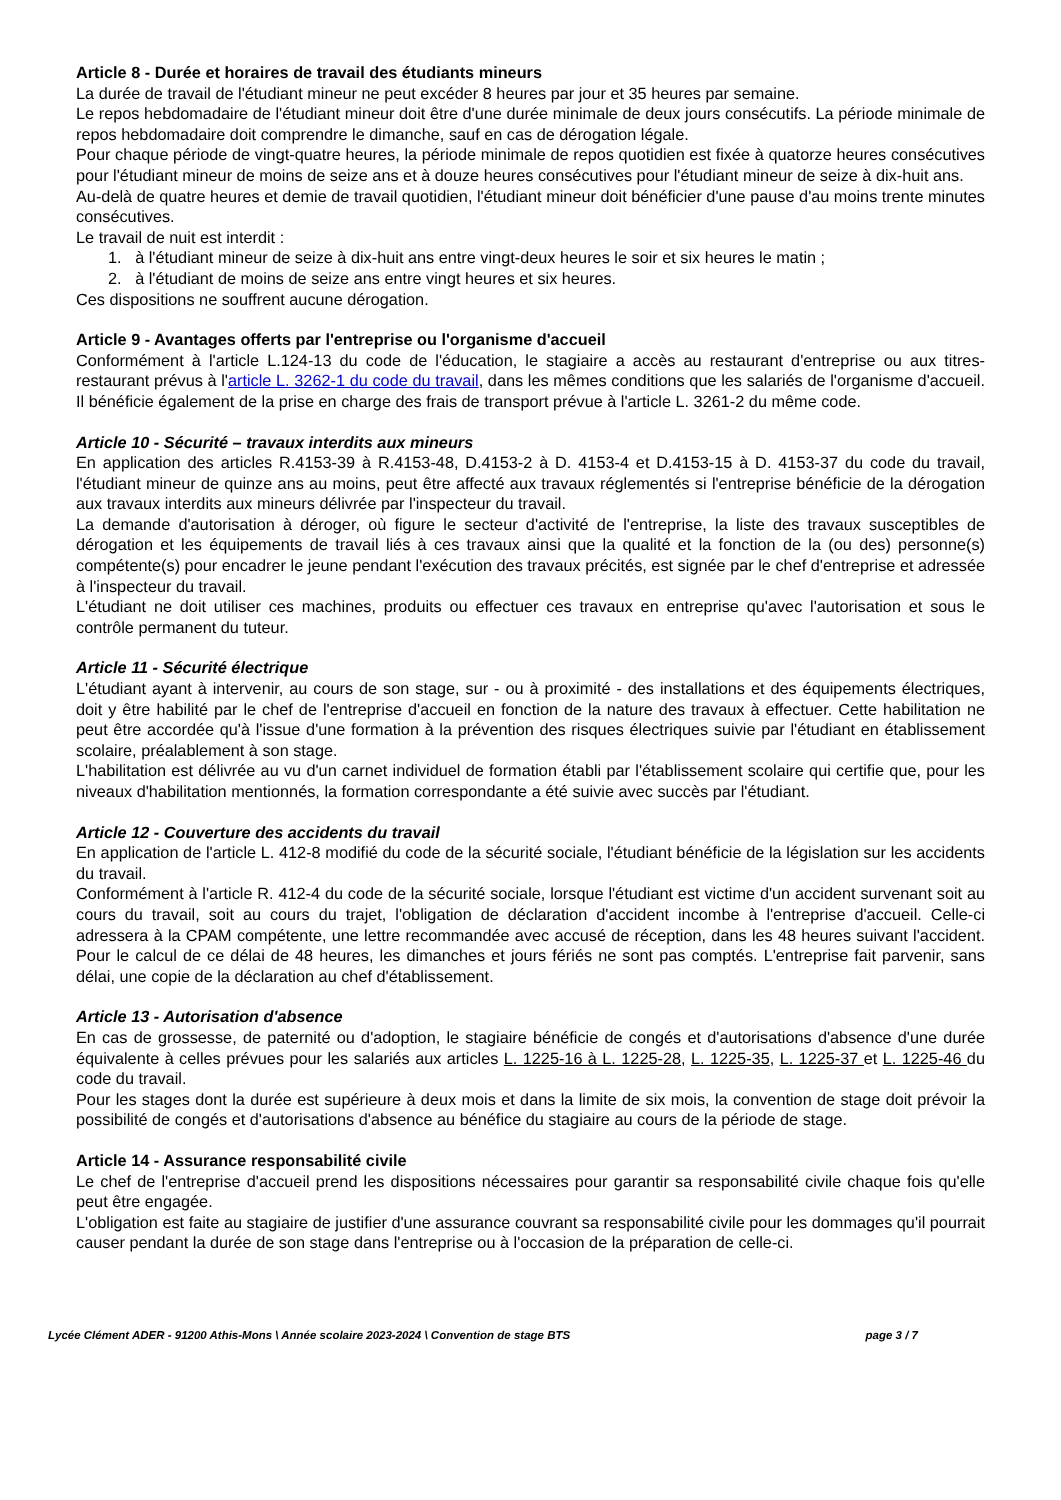Article 8 - Durée et horaires de travail des étudiants mineurs
La durée de travail de l'étudiant mineur ne peut excéder 8 heures par jour et 35 heures par semaine.
Le repos hebdomadaire de l'étudiant mineur doit être d'une durée minimale de deux jours consécutifs. La période minimale de repos hebdomadaire doit comprendre le dimanche, sauf en cas de dérogation légale.
Pour chaque période de vingt-quatre heures, la période minimale de repos quotidien est fixée à quatorze heures consécutives pour l'étudiant mineur de moins de seize ans et à douze heures consécutives pour l'étudiant mineur de seize à dix-huit ans.
Au-delà de quatre heures et demie de travail quotidien, l'étudiant mineur doit bénéficier d'une pause d'au moins trente minutes consécutives.
Le travail de nuit est interdit :
1. à l'étudiant mineur de seize à dix-huit ans entre vingt-deux heures le soir et six heures le matin ;
2. à l'étudiant de moins de seize ans entre vingt heures et six heures.
Ces dispositions ne souffrent aucune dérogation.
Article 9 - Avantages offerts par l'entreprise ou l'organisme d'accueil
Conformément à l'article L.124-13 du code de l'éducation, le stagiaire a accès au restaurant d'entreprise ou aux titres-restaurant prévus à l'article L. 3262-1 du code du travail, dans les mêmes conditions que les salariés de l'organisme d'accueil. Il bénéficie également de la prise en charge des frais de transport prévue à l'article L. 3261-2 du même code.
Article 10 - Sécurité – travaux interdits aux mineurs
En application des articles R.4153-39 à R.4153-48, D.4153-2 à D. 4153-4 et D.4153-15 à D. 4153-37 du code du travail, l'étudiant mineur de quinze ans au moins, peut être affecté aux travaux réglementés si l'entreprise bénéficie de la dérogation aux travaux interdits aux mineurs délivrée par l'inspecteur du travail.
La demande d'autorisation à déroger, où figure le secteur d'activité de l'entreprise, la liste des travaux susceptibles de dérogation et les équipements de travail liés à ces travaux ainsi que la qualité et la fonction de la (ou des) personne(s) compétente(s) pour encadrer le jeune pendant l'exécution des travaux précités, est signée par le chef d'entreprise et adressée à l'inspecteur du travail.
L'étudiant ne doit utiliser ces machines, produits ou effectuer ces travaux en entreprise qu'avec l'autorisation et sous le contrôle permanent du tuteur.
Article 11 - Sécurité électrique
L'étudiant ayant à intervenir, au cours de son stage, sur - ou à proximité - des installations et des équipements électriques, doit y être habilité par le chef de l'entreprise d'accueil en fonction de la nature des travaux à effectuer. Cette habilitation ne peut être accordée qu'à l'issue d'une formation à la prévention des risques électriques suivie par l'étudiant en établissement scolaire, préalablement à son stage.
L'habilitation est délivrée au vu d'un carnet individuel de formation établi par l'établissement scolaire qui certifie que, pour les niveaux d'habilitation mentionnés, la formation correspondante a été suivie avec succès par l'étudiant.
Article 12 - Couverture des accidents du travail
En application de l'article L. 412-8 modifié du code de la sécurité sociale, l'étudiant bénéficie de la législation sur les accidents du travail.
Conformément à l'article R. 412-4 du code de la sécurité sociale, lorsque l'étudiant est victime d'un accident survenant soit au cours du travail, soit au cours du trajet, l'obligation de déclaration d'accident incombe à l'entreprise d'accueil. Celle-ci adressera à la CPAM compétente, une lettre recommandée avec accusé de réception, dans les 48 heures suivant l'accident. Pour le calcul de ce délai de 48 heures, les dimanches et jours fériés ne sont pas comptés. L'entreprise fait parvenir, sans délai, une copie de la déclaration au chef d'établissement.
Article 13 - Autorisation d'absence
En cas de grossesse, de paternité ou d'adoption, le stagiaire bénéficie de congés et d'autorisations d'absence d'une durée équivalente à celles prévues pour les salariés aux articles L. 1225-16 à L. 1225-28, L. 1225-35, L. 1225-37 et L. 1225-46 du code du travail.
Pour les stages dont la durée est supérieure à deux mois et dans la limite de six mois, la convention de stage doit prévoir la possibilité de congés et d'autorisations d'absence au bénéfice du stagiaire au cours de la période de stage.
Article 14 - Assurance responsabilité civile
Le chef de l'entreprise d'accueil prend les dispositions nécessaires pour garantir sa responsabilité civile chaque fois qu'elle peut être engagée.
L'obligation est faite au stagiaire de justifier d'une assurance couvrant sa responsabilité civile pour les dommages qu'il pourrait causer pendant la durée de son stage dans l'entreprise ou à l'occasion de la préparation de celle-ci.
Lycée Clément ADER - 91200 Athis-Mons \ Année scolaire 2023-2024 \ Convention de stage BTS page 3 / 7